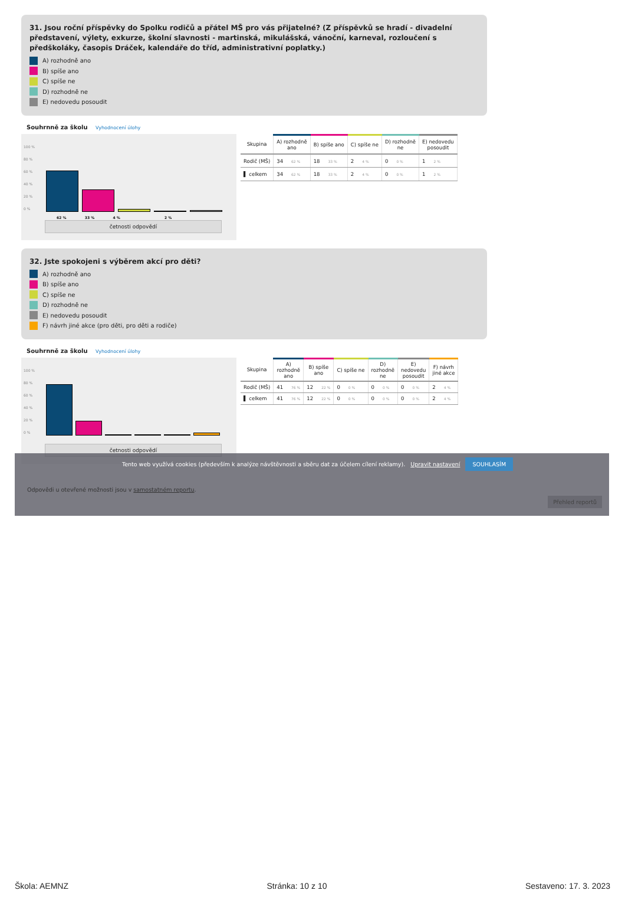31. Jsou roční příspěvky do Spolku rodičů a přátel MŠ pro vás přijatelné? (Z příspěvků se hradí - divadelní představení, výlety, exkurze, školní slavnosti - martinská, mikulášská, vánoční, karneval, rozloučení s předškoláky, časopis Dráček, kalendáře do tříd, administrativní poplatky.)
A) rozhodně ano
B) spíše ano
C) spíše ne
D) rozhodně ne
E) nedovedu posoudit
Souhrnně za školu Vyhodnocení úlohy
100 %
80 %
60 %
40 %
20 %
0 %
62 % 33 % 4 % 2 %
četnosti odpovědí
| Skupina | A) rozhodně ano | B) spíše ano | C) spíše ne | D) rozhodně ne | E) nedovedu posoudit |
| --- | --- | --- | --- | --- | --- |
| Rodič (MŠ) | 34 62 % | 18 33 % | 2 4 % | 0 0 % | 1 2 % |
| ▌ celkem | 34 62 % | 18 33 % | 2 4 % | 0 0 % | 1 2 % |
32. Jste spokojeni s výběrem akcí pro děti?
A) rozhodně ano
B) spíše ano
C) spíše ne
D) rozhodně ne
E) nedovedu posoudit
F) návrh jiné akce (pro děti, pro děti a rodiče)
Souhrnně za školu Vyhodnocení úlohy
100 %
80 %
60 %
40 %
20 %
0 %
četnosti odpovědí
| Skupina | A) rozhodně ano | B) spíše ano | C) spíše ne | D) rozhodně ne | E) nedovedu posoudit | F) návrh jiné akce |
| --- | --- | --- | --- | --- | --- | --- |
| Rodič (MŠ) | 41 76 % | 12 22 % | 0 0 % | 0 0 % | 0 0 % | 2 4 % |
| ▌ celkem | 41 76 % | 12 22 % | 0 0 % | 0 0 % | 0 0 % | 2 4 % |
Tento web využívá cookies (především k analýze návštěvnosti a sběru dat za účelem cílení reklamy). Upravit nastavení SOUHLASÍM
Odpovědi u otevřené možnosti jsou v samostatném reportu.
Přehled reportů
Škola: AEMNZ Stránka: 10 z 10 Sestaveno: 17. 3. 2023